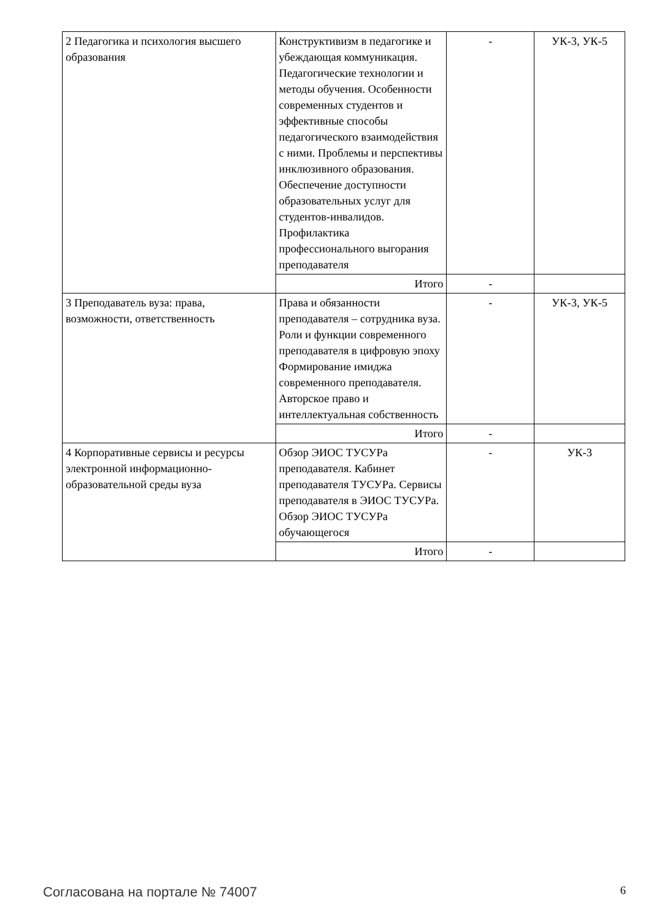| 2 Педагогика и психология высшего образования | Конструктивизм в педагогике и убеждающая коммуникация. Педагогические технологии и методы обучения. Особенности современных студентов и эффективные способы педагогического взаимодействия с ними. Проблемы и перспективы инклюзивного образования. Обеспечение доступности образовательных услуг для студентов-инвалидов. Профилактика профессионального выгорания преподавателя | - | УК-3, УК-5 |
| | Итого | - | |
| 3 Преподаватель вуза: права, возможности, ответственность | Права и обязанности преподавателя – сотрудника вуза. Роли и функции современного преподавателя в цифровую эпоху Формирование имиджа современного преподавателя. Авторское право и интеллектуальная собственность | - | УК-3, УК-5 |
| | Итого | - | |
| 4 Корпоративные сервисы и ресурсы электронной информационно-образовательной среды вуза | Обзор ЭИОС ТУСУРа преподавателя. Кабинет преподавателя ТУСУРа. Сервисы преподавателя в ЭИОС ТУСУРа. Обзор ЭИОС ТУСУРа обучающегося | - | УК-3 |
| | Итого | - | |
Согласована на портале № 74007 6